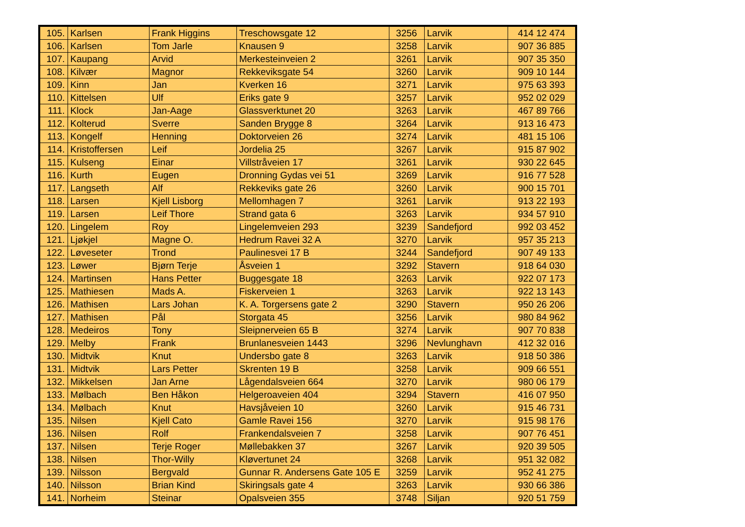| 105. | Karlsen | Frank Higgins | Treschowsgate 12 | 3256 | Larvik | 414 12 474 |
| 106. | Karlsen | Tom Jarle | Knausen 9 | 3258 | Larvik | 907 36 885 |
| 107. | Kaupang | Arvid | Merkesteinveien 2 | 3261 | Larvik | 907 35 350 |
| 108. | Kilvær | Magnor | Rekkeviksgate 54 | 3260 | Larvik | 909 10 144 |
| 109. | Kinn | Jan | Kverken 16 | 3271 | Larvik | 975 63 393 |
| 110. | Kittelsen | Ulf | Eriks gate 9 | 3257 | Larvik | 952 02 029 |
| 111. | Klock | Jan-Aage | Glassverktunet 20 | 3263 | Larvik | 467 89 766 |
| 112. | Kolterud | Sverre | Sanden Brygge 8 | 3264 | Larvik | 913 16 473 |
| 113. | Kongelf | Henning | Doktorveien 26 | 3274 | Larvik | 481 15 106 |
| 114. | Kristoffersen | Leif | Jordelia 25 | 3267 | Larvik | 915 87 902 |
| 115. | Kulseng | Einar | Villstråveien 17 | 3261 | Larvik | 930 22 645 |
| 116. | Kurth | Eugen | Dronning Gydas vei 51 | 3269 | Larvik | 916 77 528 |
| 117. | Langseth | Alf | Rekkeviks gate 26 | 3260 | Larvik | 900 15 701 |
| 118. | Larsen | Kjell Lisborg | Mellomhagen 7 | 3261 | Larvik | 913 22 193 |
| 119. | Larsen | Leif Thore | Strand gata 6 | 3263 | Larvik | 934 57 910 |
| 120. | Lingelem | Roy | Lingelemveien 293 | 3239 | Sandefjord | 992 03 452 |
| 121. | Ljøkjel | Magne O. | Hedrum Ravei 32 A | 3270 | Larvik | 957 35 213 |
| 122. | Løveseter | Trond | Paulinesvei 17 B | 3244 | Sandefjord | 907 49 133 |
| 123. | Løwer | Bjørn Terje | Åsveien 1 | 3292 | Stavern | 918 64 030 |
| 124. | Martinsen | Hans Petter | Buggesgate 18 | 3263 | Larvik | 922 07 173 |
| 125. | Mathiesen | Mads A. | Fiskerveien 1 | 3263 | Larvik | 922 13 143 |
| 126. | Mathisen | Lars Johan | K. A. Torgersens gate 2 | 3290 | Stavern | 950 26 206 |
| 127. | Mathisen | Pål | Storgata 45 | 3256 | Larvik | 980 84 962 |
| 128. | Medeiros | Tony | Sleipnerveien 65 B | 3274 | Larvik | 907 70 838 |
| 129. | Melby | Frank | Brunlanesveien 1443 | 3296 | Nevlunghavn | 412 32 016 |
| 130. | Midtvik | Knut | Undersbo gate 8 | 3263 | Larvik | 918 50 386 |
| 131. | Midtvik | Lars Petter | Skrenten 19 B | 3258 | Larvik | 909 66 551 |
| 132. | Mikkelsen | Jan Arne | Lågendalsveien 664 | 3270 | Larvik | 980 06 179 |
| 133. | Mølbach | Ben Håkon | Helgeroaveien 404 | 3294 | Stavern | 416 07 950 |
| 134. | Mølbach | Knut | Havsjåveien 10 | 3260 | Larvik | 915 46 731 |
| 135. | Nilsen | Kjell Cato | Gamle Ravei 156 | 3270 | Larvik | 915 98 176 |
| 136. | Nilsen | Rolf | Frankendalsveien 7 | 3258 | Larvik | 907 76 451 |
| 137. | Nilsen | Terje Roger | Møllebakken 37 | 3267 | Larvik | 920 39 505 |
| 138. | Nilsen | Thor-Willy | Kløvertunet 24 | 3268 | Larvik | 951 32 082 |
| 139. | Nilsson | Bergvald | Gunnar R. Andersens Gate 105 E | 3259 | Larvik | 952 41 275 |
| 140. | Nilsson | Brian Kind | Skiringsals gate 4 | 3263 | Larvik | 930 66 386 |
| 141. | Norheim | Steinar | Opalsveien 355 | 3748 | Siljan | 920 51 759 |